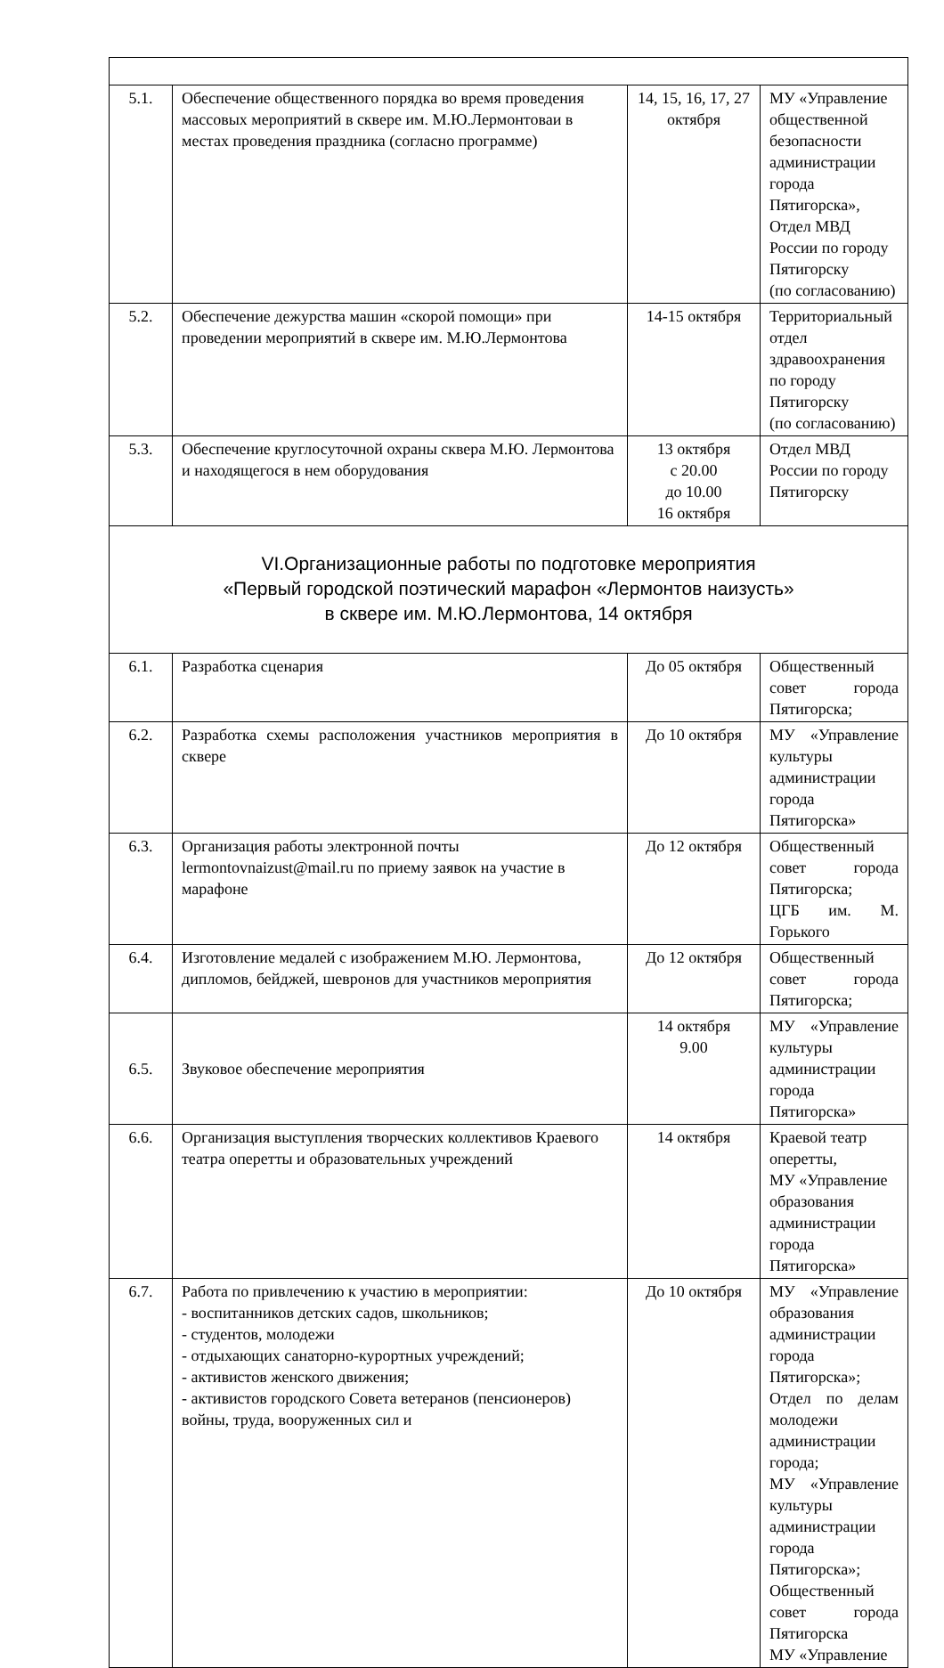| 5.1. | Обеспечение общественного порядка во время проведения массовых мероприятий в сквере им. М.Ю.Лермонтоваи в местах проведения праздника (согласно программе) | 14, 15, 16, 17, 27 октября | МУ «Управление общественной безопасности администрации города Пятигорска», Отдел МВД России по городу Пятигорску (по согласованию) |
| 5.2. | Обеспечение дежурства машин «скорой помощи» при проведении мероприятий в сквере им. М.Ю.Лермонтова | 14-15 октября | Территориальный отдел здравоохранения по городу Пятигорску (по согласованию) |
| 5.3. | Обеспечение круглосуточной охраны сквера М.Ю. Лермонтова и находящегося в нем оборудования | 13 октября с 20.00 до 10.00 16 октября | Отдел МВД России по городу Пятигорску |
| VI.Организационные работы по подготовке мероприятия «Первый городской поэтический марафон «Лермонтов наизусть» в сквере им. М.Ю.Лермонтова, 14 октября | | | |
| 6.1. | Разработка сценария | До 05 октября | Общественный совет города Пятигорска; |
| 6.2. | Разработка схемы расположения участников мероприятия в сквере | До 10 октября | МУ «Управление культуры администрации города Пятигорска» |
| 6.3. | Организация работы электронной почты lermontovnaizust@mail.ru по приему заявок на участие в марафоне | До 12 октября | Общественный совет города Пятигорска; ЦГБ им. М. Горького |
| 6.4. | Изготовление медалей с изображением М.Ю. Лермонтова, дипломов, бейджей, шевронов для участников мероприятия | До 12 октября | Общественный совет города Пятигорска; |
| 6.5. | Звуковое обеспечение мероприятия | 14 октября 9.00 | МУ «Управление культуры администрации города Пятигорска» |
| 6.6. | Организация выступления творческих коллективов Краевого театра оперетты и образовательных учреждений | 14 октября | Краевой театр оперетты, МУ «Управление образования администрации города Пятигорска» |
| 6.7. | Работа по привлечению к участию в мероприятии: - воспитанников детских садов, школьников; - студентов, молодежи - отдыхающих санаторно-курортных учреждений; - активистов женского движения; - активистов городского Совета ветеранов (пенсионеров) войны, труда, вооруженных сил и | До 10 октября | МУ «Управление образования администрации города Пятигорска»; Отдел по делам молодежи администрации города; МУ «Управление культуры администрации города Пятигорска»; Общественный совет города Пятигорска МУ «Управление |